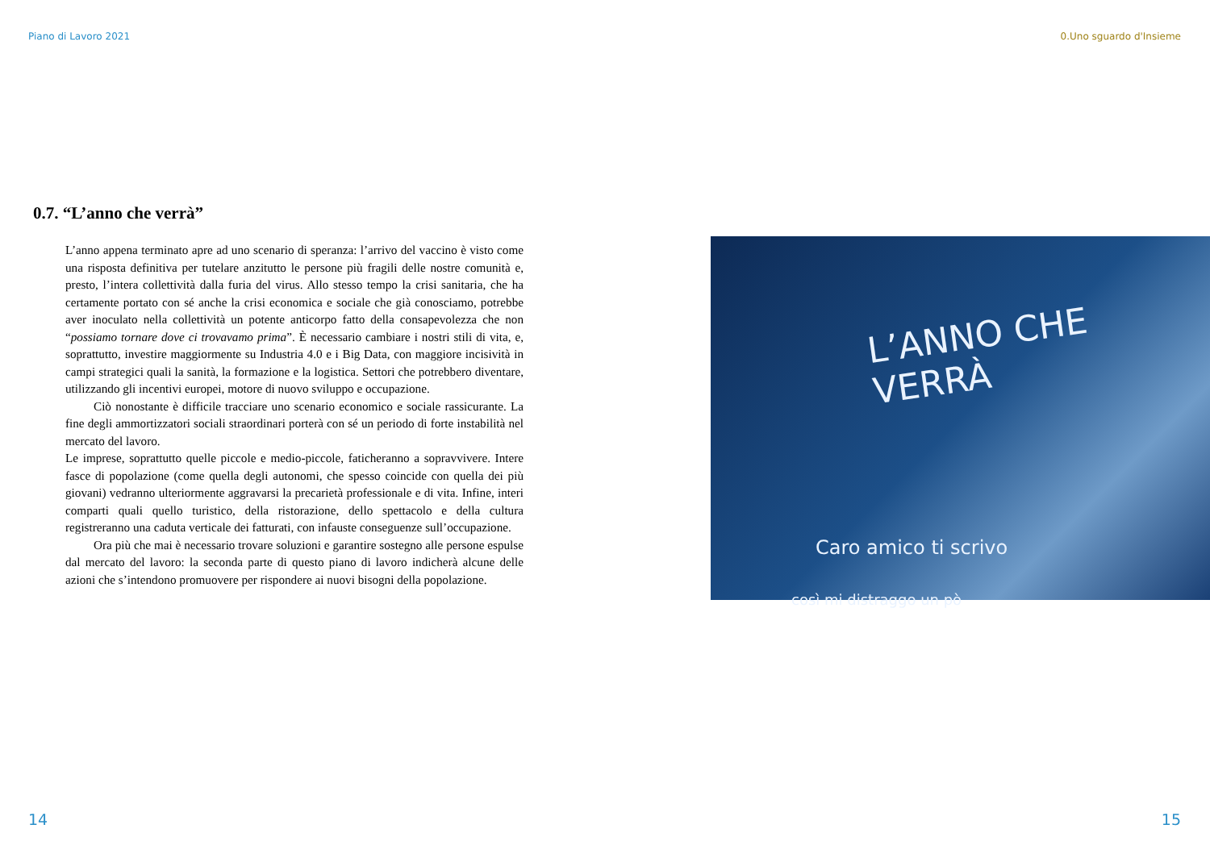Piano di Lavoro 2021 0.Uno sguardo d'Insieme
0.7. “L’anno che verrà”
L’anno appena terminato apre ad uno scenario di speranza: l’arrivo del vaccino è visto come una risposta definitiva per tutelare anzitutto le persone più fragili delle nostre comunità e, presto, l’intera collettività dalla furia del virus. Allo stesso tempo la crisi sanitaria, che ha certamente portato con sé anche la crisi economica e sociale che già conosciamo, potrebbe aver inoculato nella collettività un potente anticorpo fatto della consapevolezza che non “possiamo tornare dove ci trovavamo prima”. È necessario cambiare i nostri stili di vita, e, soprattutto, investire maggiormente su Industria 4.0 e i Big Data, con maggiore incisività in campi strategici quali la sanità, la formazione e la logistica. Settori che potrebbero diventare, utilizzando gli incentivi europei, motore di nuovo sviluppo e occupazione.
Ciò nonostante è difficile tracciare uno scenario economico e sociale rassicurante. La fine degli ammortizzatori sociali straordinari porterà con sé un periodo di forte instabilità nel mercato del lavoro.
Le imprese, soprattutto quelle piccole e medio-piccole, faticheranno a sopravvivere. Intere fasce di popolazione (come quella degli autonomi, che spesso coincide con quella dei più giovani) vedranno ulteriormente aggravarsi la precarietà professionale e di vita. Infine, interi comparti quali quello turistico, della ristorazione, dello spettacolo e della cultura registreranno una caduta verticale dei fatturati, con infauste conseguenze sull’occupazione.
Ora più che mai è necessario trovare soluzioni e garantire sostegno alle persone espulse dal mercato del lavoro: la seconda parte di questo piano di lavoro indicherà alcune delle azioni che s’intendono promuovere per rispondere ai nuovi bisogni della popolazione.
L’ANNO CHE VERRÀ
Caro amico ti scrivo
così mi distraggo un pò
14 15